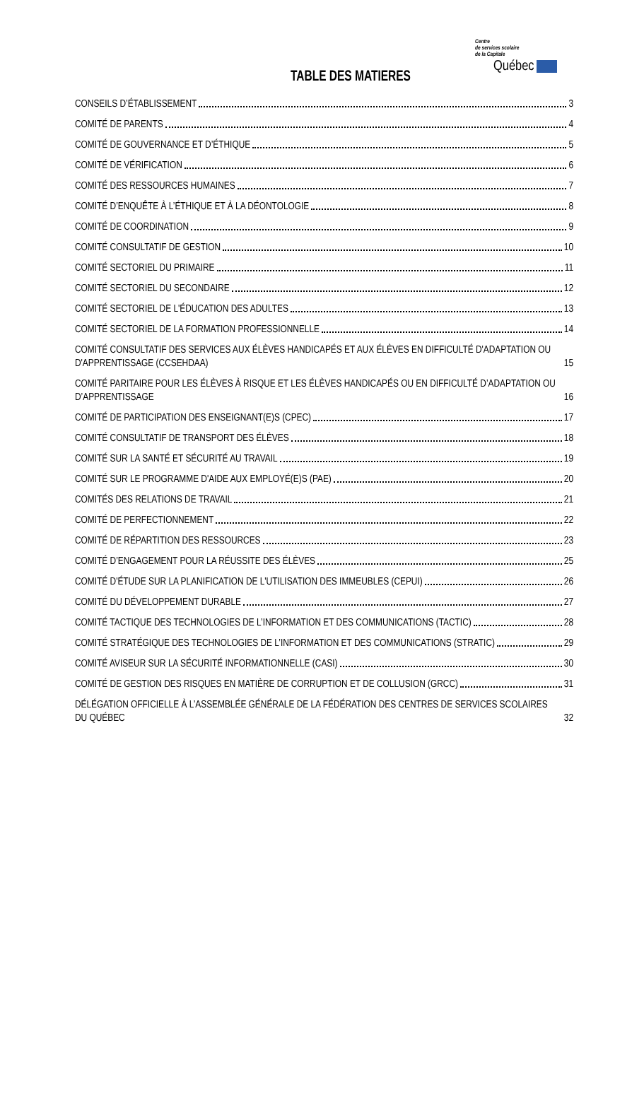Centre
de services scolaire
de la Capitale
Québec
TABLE DES MATIERES
CONSEILS D’ÉTABLISSEMENT 3
COMITÉ DE PARENTS 4
COMITÉ DE GOUVERNANCE ET D’ÉTHIQUE 5
COMITÉ DE VÉRIFICATION 6
COMITÉ DES RESSOURCES HUMAINES 7
COMITÉ D’ENQUÊTE À L’ÉTHIQUE ET À LA DÉONTOLOGIE 8
COMITÉ DE COORDINATION 9
COMITÉ CONSULTATIF DE GESTION 10
COMITÉ SECTORIEL DU PRIMAIRE 11
COMITÉ SECTORIEL DU SECONDAIRE 12
COMITÉ SECTORIEL DE L'ÉDUCATION DES ADULTES 13
COMITÉ SECTORIEL DE LA FORMATION PROFESSIONNELLE 14
COMITÉ CONSULTATIF DES SERVICES AUX ÉLÈVES HANDICAPÉS ET AUX ÉLÈVES EN DIFFICULTÉ D'ADAPTATION OU D'APPRENTISSAGE (CCSEHDAA) 15
COMITÉ PARITAIRE POUR LES ÉLÈVES À RISQUE ET LES ÉLÈVES HANDICAPÉS OU EN DIFFICULTÉ D’ADAPTATION OU D’APPRENTISSAGE 16
COMITÉ DE PARTICIPATION DES ENSEIGNANT(E)S (CPEC) 17
COMITÉ CONSULTATIF DE TRANSPORT DES ÉLÈVES 18
COMITÉ SUR LA SANTÉ ET SÉCURITÉ AU TRAVAIL 19
COMITÉ SUR LE PROGRAMME D'AIDE AUX EMPLOYÉ(E)S (PAE) 20
COMITÉS DES RELATIONS DE TRAVAIL 21
COMITÉ DE PERFECTIONNEMENT 22
COMITÉ DE RÉPARTITION DES RESSOURCES 23
COMITÉ D’ENGAGEMENT POUR LA RÉUSSITE DES ÉLÈVES 25
COMITÉ D'ÉTUDE SUR LA PLANIFICATION DE L'UTILISATION DES IMMEUBLES (CEPUI) 26
COMITÉ DU DÉVELOPPEMENT DURABLE 27
COMITÉ TACTIQUE DES TECHNOLOGIES DE L’INFORMATION ET DES COMMUNICATIONS (TACTIC) 28
COMITÉ STRATÉGIQUE DES TECHNOLOGIES DE L’INFORMATION ET DES COMMUNICATIONS (STRATIC) 29
COMITÉ AVISEUR SUR LA SÉCURITÉ INFORMATIONNELLE (CASI) 30
COMITÉ DE GESTION DES RISQUES EN MATIÈRE DE CORRUPTION ET DE COLLUSION (GRCC) 31
DÉLÉGATION OFFICIELLE À L’ASSEMBLÉE GÉNÉRALE DE LA FÉDÉRATION DES CENTRES DE SERVICES SCOLAIRES DU QUÉBEC 32